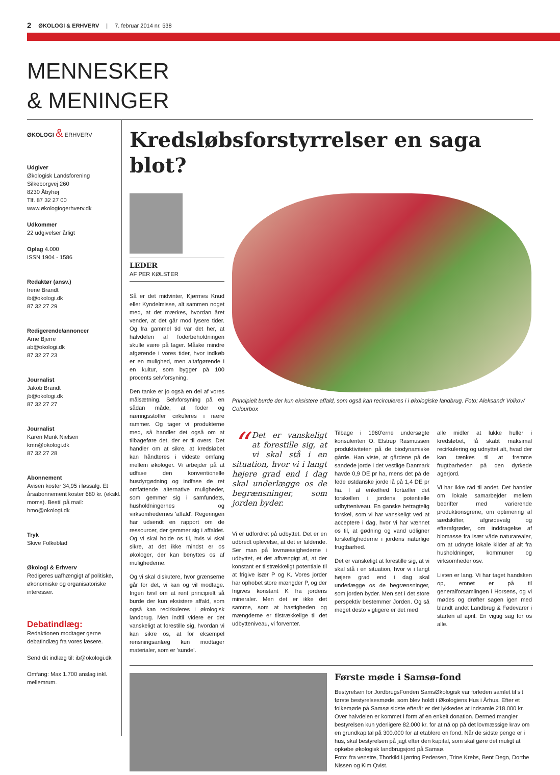2 ØKOLOGI & ERHVERV | 7. februar 2014 nr. 538
MENNESKER
& MENINGER
ØKOLOGI & ERHVERV
Udgiver
Økologisk Landsforening
Silkeborgvej 260
8230 Åbyhøj
Tlf. 87 32 27 00
www.økologiogerhverv.dk
Udkommer
22 udgivelser årligt
Oplag 4.000
ISSN 1904 - 1586
Redaktør (ansv.)
Irene Brandt
ib@okologi.dk
87 32 27 29
Redigerende/annoncer
Arne Bjerre
ab@okologi.dk
87 32 27 23
Journalist
Jakob Brandt
jb@okologi.dk
87 32 27 27
Journalist
Karen Munk Nielsen
kmn@okologi.dk
87 32 27 28
Abonnement
Avisen koster 34,95 i løssalg. Et årsabonnement koster 680 kr. (ekskl. moms). Bestil på mail:
hmo@okologi.dk
Tryk
Skive Folkeblad
Økologi & Erhverv
Redigeres uafhængigt af politiske, økonomiske og organisatoriske interesser.
Debatindlæg:
Redaktionen modtager gerne debatindlæg fra vores læsere.
Send dit indlæg til: ib@okologi.dk
Omfang: Max 1.700 anslag inkl. mellemrum.
Kredsløbsforstyrrelser en saga blot?
LEDER
AF PER KØLSTER
Så er det midvinter, Kjørmes Knud eller Kyndelmisse, alt sammen noget med, at det mærkes, hvordan året vender, at det går mod lysere tider. Og fra gammel tid var det her, at halvdelen af foderbeholdningen skulle være på lager. Måske mindre afgørende i vores tider, hvor indkøb er en mulighed, men altafgørende i en kultur, som bygger på 100 procents selvforsyning.
Den tanke er jo også en del af vores målsætning. Selvforsyning på en sådan måde, at foder og næringsstoffer cirkuleres i nære rammer. Og tager vi produkterne med, så handler det også om at tilbageføre det, der er til overs. Det handler om at sikre, at kredsløbet kan håndteres i videste omfang mellem økologer. Vi arbejder på at udfase den konventionelle husdyrgødning og indfase de ret omfattende alternative muligheder, som gemmer sig i samfundets, husholdningernes og virksomhedernes 'affald'. Regeringen har udsendt en rapport om de ressourcer, der gemmer sig i affaldet. Og vi skal holde os til, hvis vi skal sikre, at det ikke mindst er os økologer, der kan benyttes os af mulighederne.
Og vi skal diskutere, hvor grænserne går for det, vi kan og vil modtage. Ingen tvivl om at rent principielt så burde der kun eksistere affald, som også kan recirkuleres i økologisk landbrug. Men indtil videre er det vanskeligt at forestille sig, hvordan vi kan sikre os, at for eksempel rensningsanlæg kun modtager materialer, som er 'sunde'.
Principielt burde der kun eksistere affald, som også kan recirculeres i i økologiske landbrug. Foto: Aleksandr Volkov/ Colourbox
“Det er vanskeligt at forestille sig, at vi skal stå i en situation, hvor vi i langt højere grad end i dag skal underlægge os de begrænsninger, som jorden byder.
Vi er udfordret på udbyttet. Det er en udbredt oplevelse, at det er faldende. Ser man på lovmæssighederne i udbyttet, et det afhængigt af, at der konstant er tilstrækkeligt potentiale til at frigive især P og K. Vores jorder har ophobet store mængder P, og der frigives konstant K fra jordens mineraler. Men det er ikke det samme, som at hastigheden og mængderne er tilstrækkelige til det udbytteniveau, vi forventer.
Tilbage i 1960'erne undersøgte konsulenten O. Elstrup Rasmussen produktiviteten på de biodynamiske gårde. Han viste, at gårdene på de sandede jorde i det vestlige Danmark havde 0,9 DE pr ha, mens det på de fede østdanske jorde lå på 1,4 DE pr ha. I al enkelhed fortæller det forskellen i jordens potentielle udbytteniveau. En ganske betragtelig forskel, som vi har vanskeligt ved at acceptere i dag, hvor vi har vænnet os til, at gødning og vand udligner forskellighederne i jordens naturlige frugtbarhed.
Det er vanskeligt at forestille sig, at vi skal stå i en situation, hvor vi i langt højere grad end i dag skal underlægge os de begrænsninger, som jorden byder. Men set i det store perspektiv bestemmer Jorden. Og så meget desto vigtigere er det med
alle midler at lukke huller i kredsløbet, få skabt maksimal recirkulering og udnyttet alt, hvad der kan tænkes til at fremme frugtbarheden på den dyrkede agerjord.
Vi har ikke råd til andet. Det handler om lokale samarbejder mellem bedrifter med varierende produktionsgrene, om optimering af sædskifter, afgrødevalg og efterafgrøder, om inddragelse af biomasse fra især våde naturarealer, om at udnytte lokale kilder af alt fra husholdninger, kommuner og virksomheder osv.
Listen er lang. Vi har taget handsken op, emnet er på til generalforsamlingen i Horsens, og vi mødes og drøfter sagen igen med blandt andet Landbrug & Fødevarer i starten af april. En vigtig sag for os alle.
Første møde i Samsø-fond
Bestyrelsen for JordbrugsFonden SamsØkologisk var forleden samlet til sit første bestyrelsesmøde, som blev holdt i Økologiens Hus i Århus. Efter et folkemøde på Samsø sidste efterår er det lykkedes at indsamle 218.000 kr. Over halvdelen er kommet i form af en enkelt donation. Dermed mangler bestyrelsen kun yderligere 82.000 kr. for at nå op på det lovmæssige krav om en grundkapital på 300.000 for at etablere en fond. Når de sidste penge er i hus, skal bestyrelsen på jagt efter den kapital, som skal gøre det muligt at opkøbe økologisk landbrugsjord på Samsø.
Foto: fra venstre, Thorkild Ljørring Pedersen, Trine Krebs, Bent Degn, Dorthe Nissen og Kim Qvist.